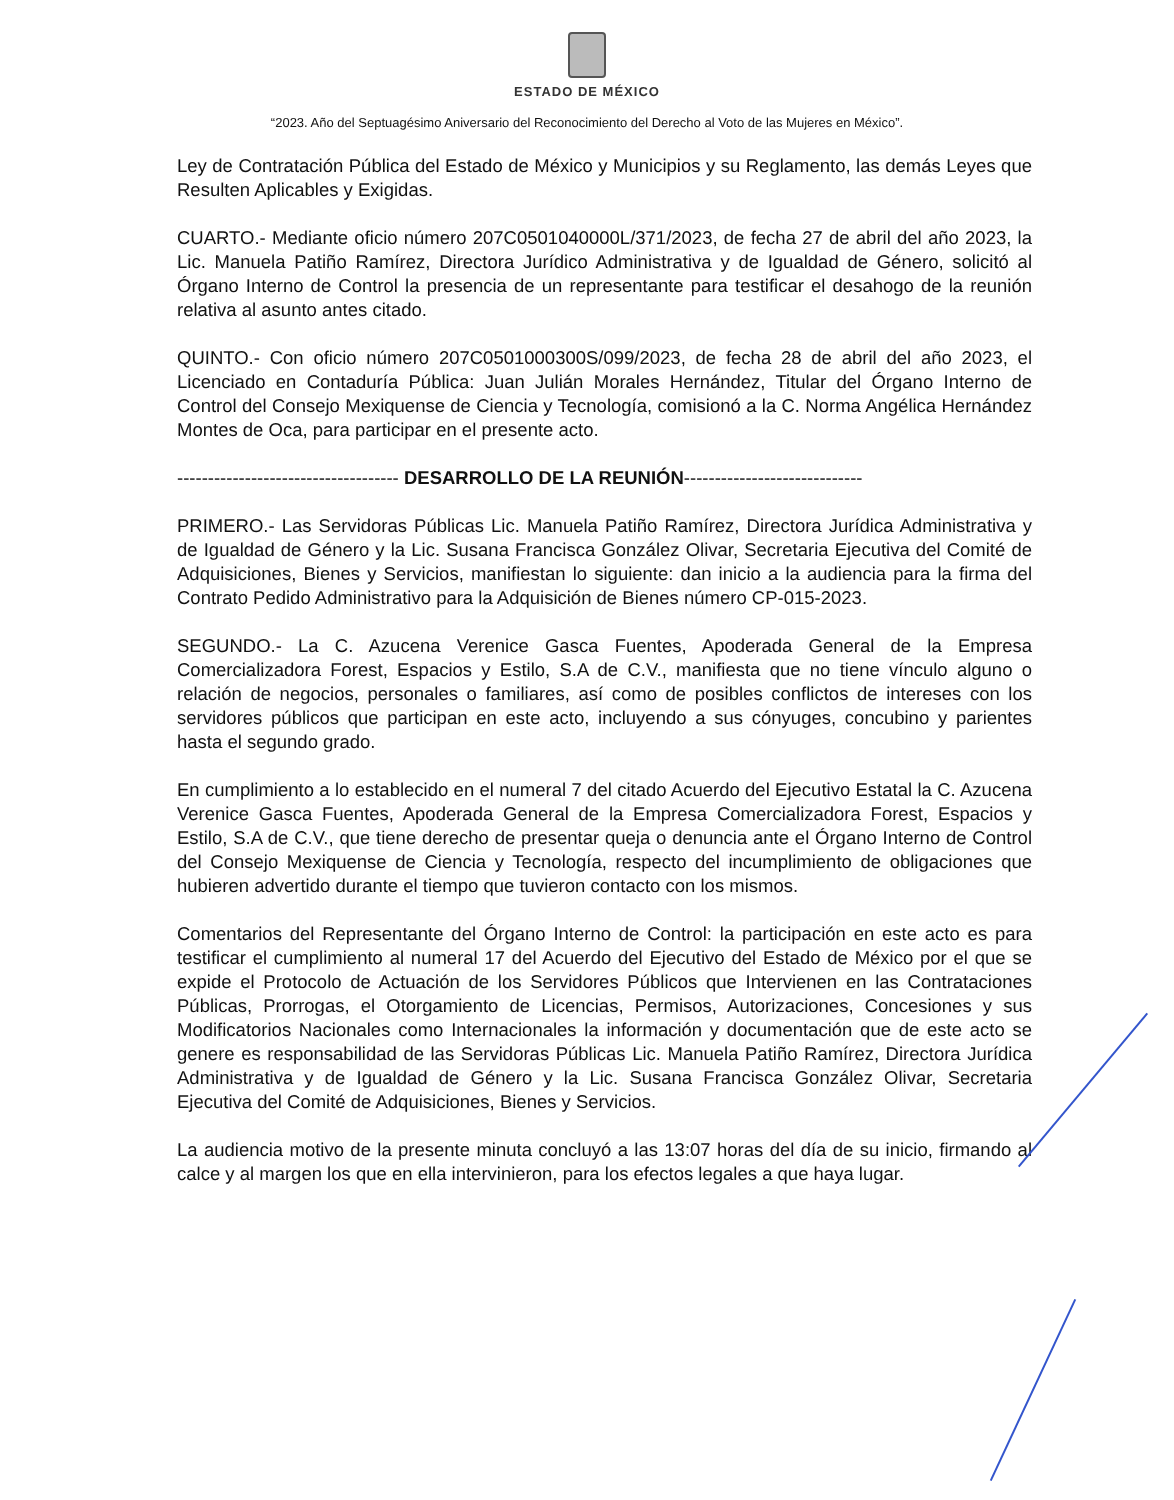ESTADO DE MÉXICO
“2023. Año del Septuagésimo Aniversario del Reconocimiento del Derecho al Voto de las Mujeres en México”.
Ley de Contratación Pública del Estado de México y Municipios y su Reglamento, las demás Leyes que Resulten Aplicables y Exigidas.
CUARTO.- Mediante oficio número 207C0501040000L/371/2023, de fecha 27 de abril del año 2023, la Lic. Manuela Patiño Ramírez, Directora Jurídico Administrativa y de Igualdad de Género, solicitó al Órgano Interno de Control la presencia de un representante para testificar el desahogo de la reunión relativa al asunto antes citado.
QUINTO.- Con oficio número 207C0501000300S/099/2023, de fecha 28 de abril del año 2023, el Licenciado en Contaduría Pública: Juan Julián Morales Hernández, Titular del Órgano Interno de Control del Consejo Mexiquense de Ciencia y Tecnología, comisionó a la C. Norma Angélica Hernández Montes de Oca, para participar en el presente acto.
------------------------------------ DESARROLLO DE LA REUNIÓN-----------------------------
PRIMERO.- Las Servidoras Públicas Lic. Manuela Patiño Ramírez, Directora Jurídica Administrativa y de Igualdad de Género y la Lic. Susana Francisca González Olivar, Secretaria Ejecutiva del Comité de Adquisiciones, Bienes y Servicios, manifiestan lo siguiente: dan inicio a la audiencia para la firma del Contrato Pedido Administrativo para la Adquisición de Bienes número CP-015-2023.
SEGUNDO.- La C. Azucena Verenice Gasca Fuentes, Apoderada General de la Empresa Comercializadora Forest, Espacios y Estilo, S.A de C.V., manifiesta que no tiene vínculo alguno o relación de negocios, personales o familiares, así como de posibles conflictos de intereses con los servidores públicos que participan en este acto, incluyendo a sus cónyuges, concubino y parientes hasta el segundo grado.
En cumplimiento a lo establecido en el numeral 7 del citado Acuerdo del Ejecutivo Estatal la C. Azucena Verenice Gasca Fuentes, Apoderada General de la Empresa Comercializadora Forest, Espacios y Estilo, S.A de C.V., que tiene derecho de presentar queja o denuncia ante el Órgano Interno de Control del Consejo Mexiquense de Ciencia y Tecnología, respecto del incumplimiento de obligaciones que hubieren advertido durante el tiempo que tuvieron contacto con los mismos.
Comentarios del Representante del Órgano Interno de Control: la participación en este acto es para testificar el cumplimiento al numeral 17 del Acuerdo del Ejecutivo del Estado de México por el que se expide el Protocolo de Actuación de los Servidores Públicos que Intervienen en las Contrataciones Públicas, Prorrogas, el Otorgamiento de Licencias, Permisos, Autorizaciones, Concesiones y sus Modificatorios Nacionales como Internacionales la información y documentación que de este acto se genere es responsabilidad de las Servidoras Públicas Lic. Manuela Patiño Ramírez, Directora Jurídica Administrativa y de Igualdad de Género y la Lic. Susana Francisca González Olivar, Secretaria Ejecutiva del Comité de Adquisiciones, Bienes y Servicios.
La audiencia motivo de la presente minuta concluyó a las 13:07 horas del día de su inicio, firmando al calce y al margen los que en ella intervinieron, para los efectos legales a que haya lugar.